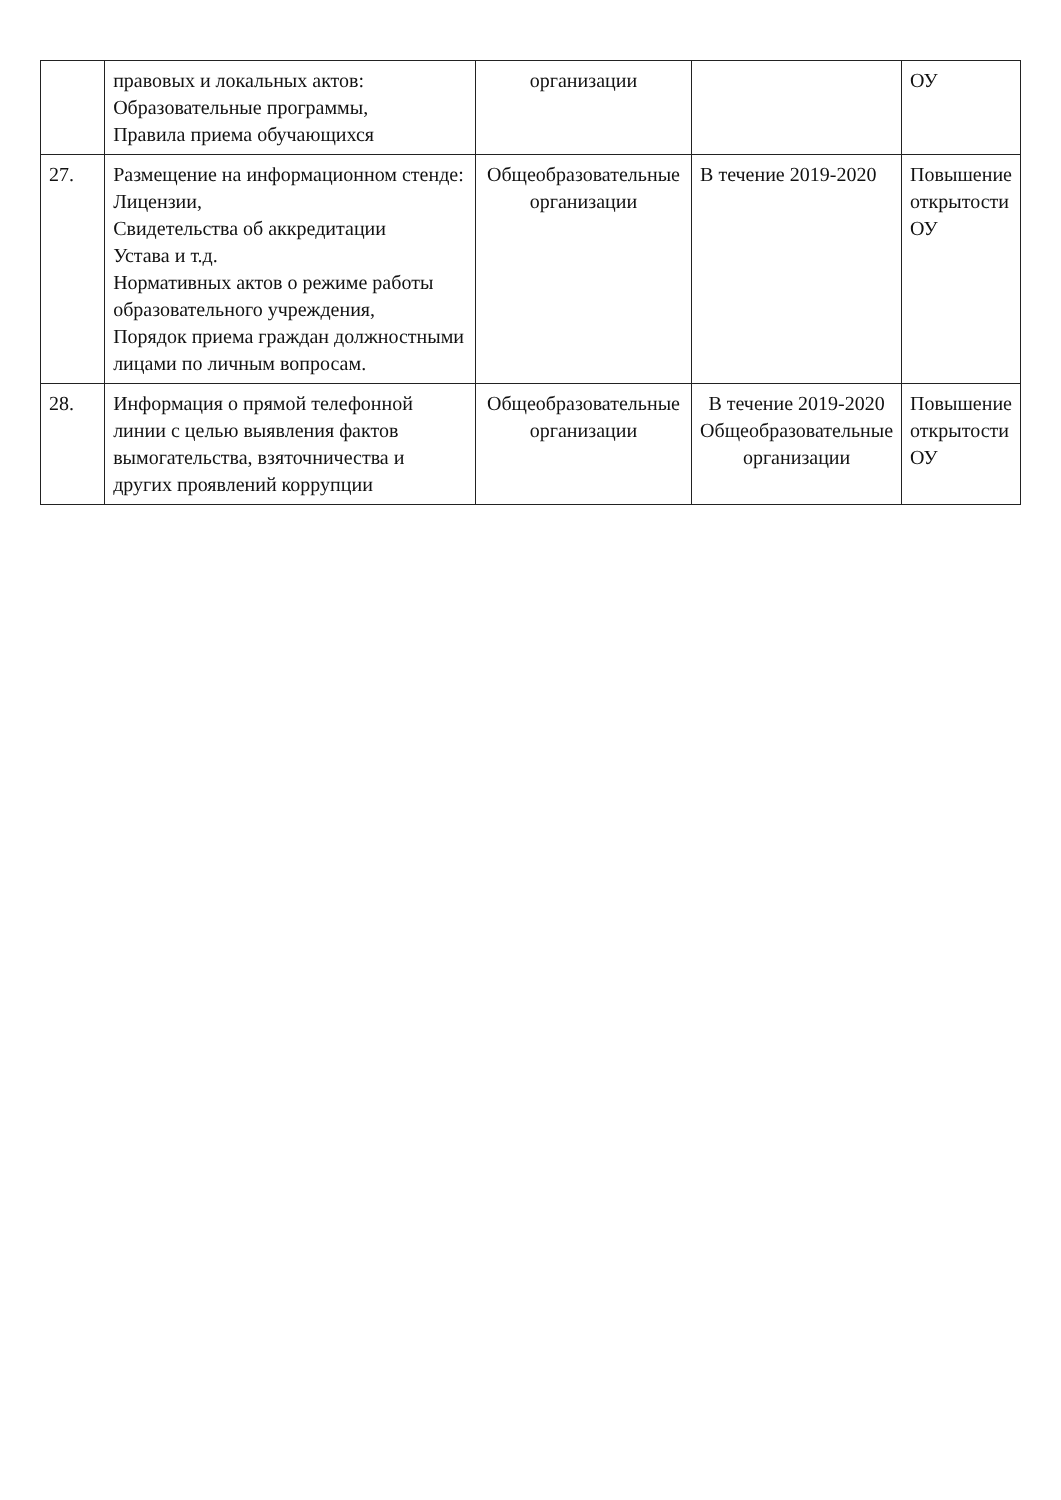| | правовых и локальных актов: Образовательные программы, Правила приема обучающихся | организации | | ОУ |
| 27. | Размещение на информационном стенде: Лицензии, Свидетельства об аккредитации Устава и т.д. Нормативных актов о режиме работы образовательного учреждения, Порядок приема граждан должностными лицами по личным вопросам. | Общеобразовательные организации | В течение 2019-2020 | Повышение открытости ОУ |
| 28. | Информация о прямой телефонной линии с целью выявления фактов вымогательства, взяточничества и других проявлений коррупции | Общеобразовательные организации | В течение 2019-2020 Общеобразовательные организации | Повышение открытости ОУ |